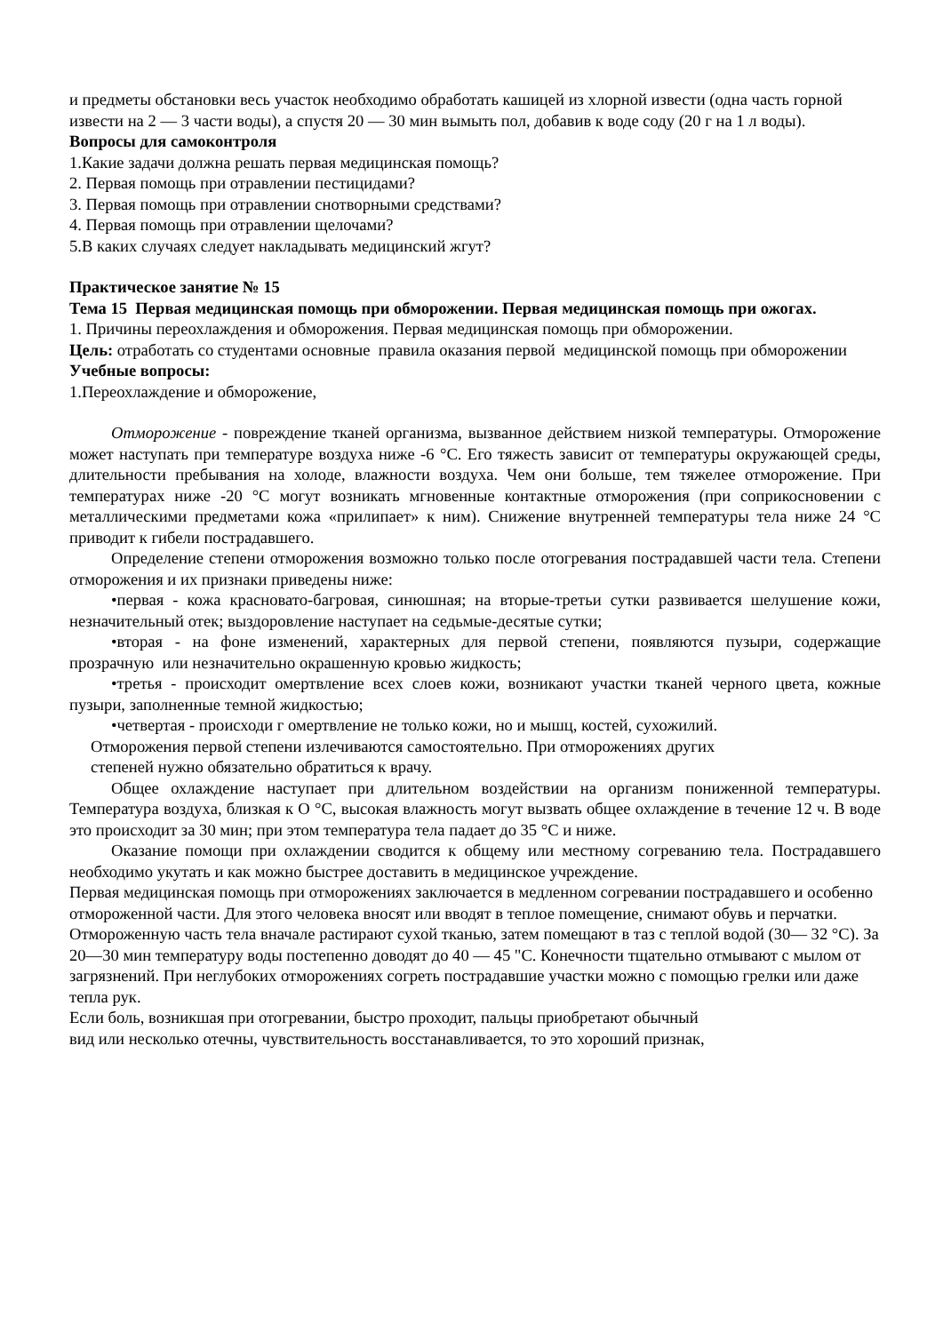и предметы обстановки весь участок необходимо обработать кашицей из хлорной извести (одна часть горной извести на 2 — 3 части воды), а спустя 20 — 30 мин вымыть пол, добавив к воде соду (20 г на 1 л воды).
Вопросы для самоконтроля
1.Какие задачи должна решать первая медицинская помощь?
2. Первая помощь при отравлении пестицидами?
3. Первая помощь при отравлении снотворными средствами?
4. Первая помощь при отравлении щелочами?
5.В каких случаях следует накладывать медицинский жгут?
Практическое занятие № 15
Тема 15 Первая медицинская помощь при обморожении. Первая медицинская помощь при ожогах.
1. Причины переохлаждения и обморожения. Первая медицинская помощь при обморожении.
Цель: отработать со студентами основные правила оказания первой медицинской помощь при обморожении
Учебные вопросы:
1.Переохлаждение и обморожение,
Отморожение - повреждение тканей организма, вызванное действием низкой температуры. Отморожение может наступать при температуре воздуха ниже -6 °С. Его тяжесть зависит от температуры окружающей среды, длительности пребывания на холоде, влажности воздуха. Чем они больше, тем тяжелее отморожение. При температурах ниже -20 °С могут возникать мгновенные контактные отморожения (при соприкосновении с металлическими предметами кожа «прилипает» к ним). Снижение внутренней температуры тела ниже 24 °С приводит к гибели пострадавшего.
Определение степени отморожения возможно только после отогревания пострадавшей части тела. Степени отморожения и их признаки приведены ниже:
•первая - кожа красновато-багровая, синюшная; на вторые-третьи сутки развивается шелушение кожи, незначительный отек; выздоровление наступает на седьмые-десятые сутки;
•вторая - на фоне изменений, характерных для первой степени, появляются пузыри, содержащие прозрачную или незначительно окрашенную кровью жидкость;
•третья - происходит омертвление всех слоев кожи, возникают участки тканей черного цвета, кожные пузыри, заполненные темной жидкостью;
•четвертая - происходи г омертвление не только кожи, но и мышц, костей, сухожилий.
Отморожения первой степени излечиваются самостоятельно. При отморожениях других
степеней нужно обязательно обратиться к врачу.
Общее охлаждение наступает при длительном воздействии на организм пониженной температуры. Температура воздуха, близкая к О °С, высокая влажность могут вызвать общее охлаждение в течение 12 ч. В воде это происходит за 30 мин; при этом температура тела падает до 35 °С и ниже.
Оказание помощи при охлаждении сводится к общему или местному согреванию тела. Пострадавшего необходимо укутать и как можно быстрее доставить в медицинское учреждение.
Первая медицинская помощь при отморожениях заключается в медленном согревании пострадавшего и особенно отмороженной части. Для этого человека вносят или вводят в теплое помещение, снимают обувь и перчатки. Отмороженную часть тела вначале растирают сухой тканью, затем помещают в таз с теплой водой (30— 32 °С). За 20—30 мин температуру воды постепенно доводят до 40 — 45 "С. Конечности тщательно отмывают с мылом от загрязнений. При неглубоких отморожениях согреть пострадавшие участки можно с помощью грелки или даже тепла рук.
Если боль, возникшая при отогревании, быстро проходит, пальцы приобретают обычный
вид или несколько отечны, чувствительность восстанавливается, то это хороший признак,